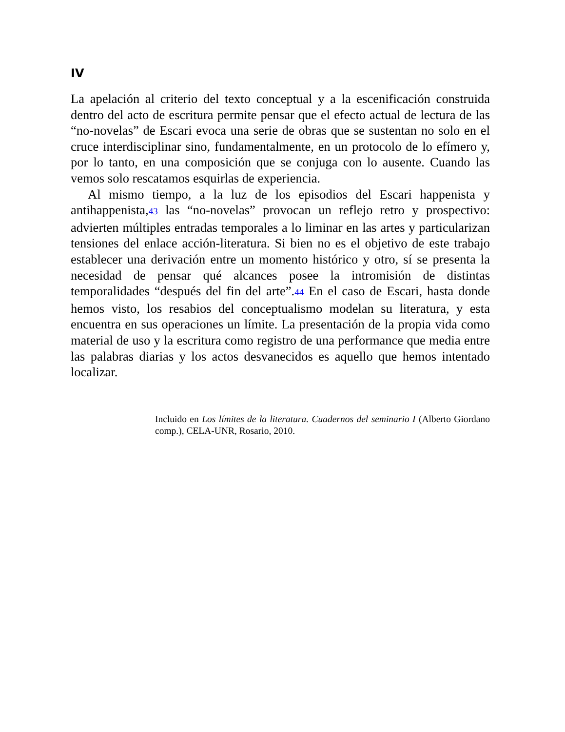IV
La apelación al criterio del texto conceptual y a la escenificación construida dentro del acto de escritura permite pensar que el efecto actual de lectura de las “no-novelas” de Escari evoca una serie de obras que se sustentan no solo en el cruce interdisciplinar sino, fundamentalmente, en un protocolo de lo efímero y, por lo tanto, en una composición que se conjuga con lo ausente. Cuando las vemos solo rescatamos esquirlas de experiencia.
Al mismo tiempo, a la luz de los episodios del Escari happenista y antihappenista,43 las “no-novelas” provocan un reflejo retro y prospectivo: advierten múltiples entradas temporales a lo liminar en las artes y particularizan tensiones del enlace acción-literatura. Si bien no es el objetivo de este trabajo establecer una derivación entre un momento histórico y otro, sí se presenta la necesidad de pensar qué alcances posee la intromisión de distintas temporalidades “después del fin del arte”.44 En el caso de Escari, hasta donde hemos visto, los resabios del conceptualismo modelan su literatura, y esta encuentra en sus operaciones un límite. La presentación de la propia vida como material de uso y la escritura como registro de una performance que media entre las palabras diarias y los actos desvanecidos es aquello que hemos intentado localizar.
Incluido en Los límites de la literatura. Cuadernos del seminario I (Alberto Giordano comp.), CELA-UNR, Rosario, 2010.